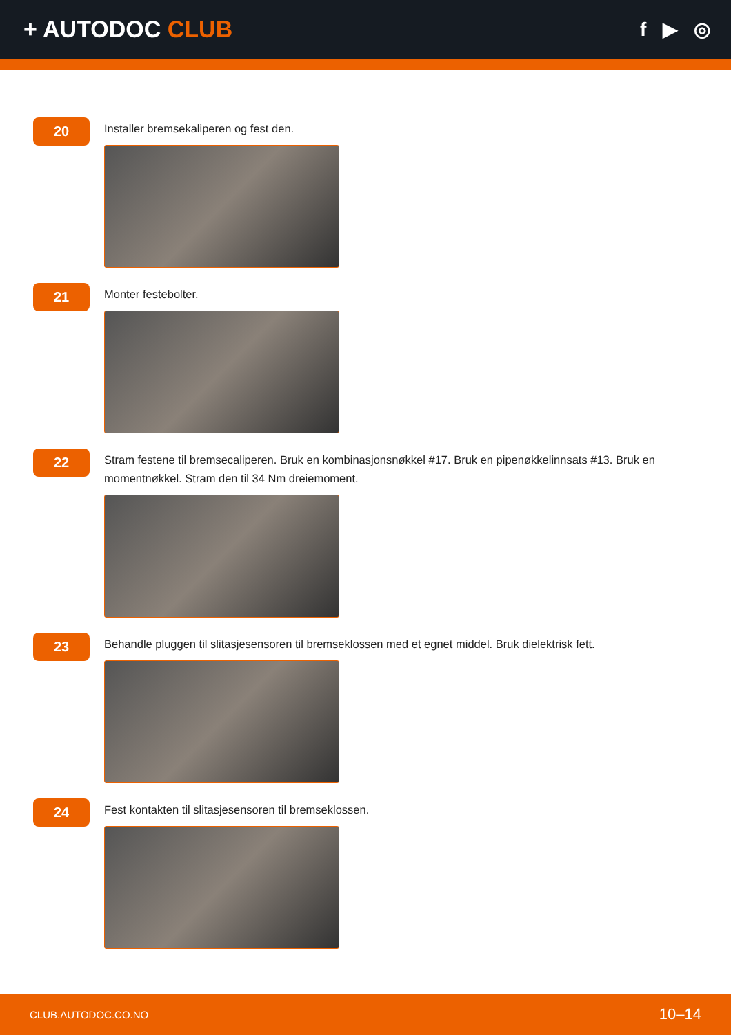+ AUTODOC CLUB
f ▶ ◎
20
Installer bremsekaliperen og fest den.
21
Monter festebolter.
22
Stram festene til bremsecaliperen. Bruk en kombinasjonsnøkkel #17. Bruk en pipenøkkelinnsats #13. Bruk en momentnøkkel. Stram den til 34 Nm dreiemoment.
23
Behandle pluggen til slitasjesensoren til bremseklossen med et egnet middel. Bruk dielektrisk fett.
24
Fest kontakten til slitasjesensoren til bremseklossen.
CLUB.AUTODOC.CO.NO 10–14